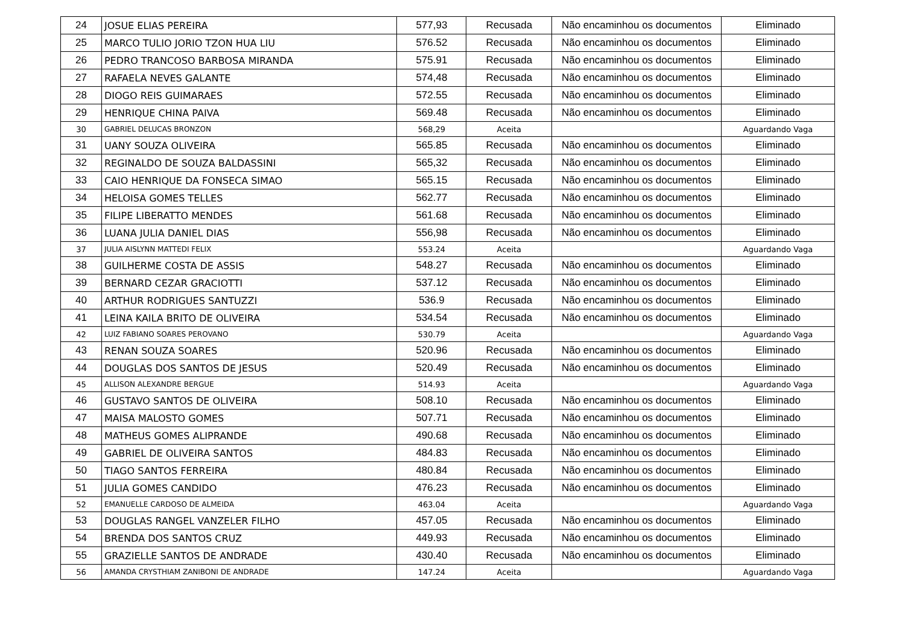| 24 | JOSUE ELIAS PEREIRA | 577,93 | Recusada | Não encaminhou os documentos | Eliminado |
| 25 | MARCO TULIO JORIO TZON HUA LIU | 576.52 | Recusada | Não encaminhou os documentos | Eliminado |
| 26 | PEDRO TRANCOSO BARBOSA MIRANDA | 575.91 | Recusada | Não encaminhou os documentos | Eliminado |
| 27 | RAFAELA NEVES GALANTE | 574,48 | Recusada | Não encaminhou os documentos | Eliminado |
| 28 | DIOGO REIS GUIMARAES | 572.55 | Recusada | Não encaminhou os documentos | Eliminado |
| 29 | HENRIQUE CHINA PAIVA | 569.48 | Recusada | Não encaminhou os documentos | Eliminado |
| 30 | GABRIEL DELUCAS BRONZON | 568,29 | Aceita | | Aguardando Vaga |
| 31 | UANY SOUZA OLIVEIRA | 565.85 | Recusada | Não encaminhou os documentos | Eliminado |
| 32 | REGINALDO DE SOUZA BALDASSINI | 565,32 | Recusada | Não encaminhou os documentos | Eliminado |
| 33 | CAIO HENRIQUE DA FONSECA SIMAO | 565.15 | Recusada | Não encaminhou os documentos | Eliminado |
| 34 | HELOISA GOMES TELLES | 562.77 | Recusada | Não encaminhou os documentos | Eliminado |
| 35 | FILIPE LIBERATTO MENDES | 561.68 | Recusada | Não encaminhou os documentos | Eliminado |
| 36 | LUANA JULIA DANIEL DIAS | 556,98 | Recusada | Não encaminhou os documentos | Eliminado |
| 37 | JULIA AISLYNN MATTEDI FELIX | 553.24 | Aceita | | Aguardando Vaga |
| 38 | GUILHERME COSTA DE ASSIS | 548.27 | Recusada | Não encaminhou os documentos | Eliminado |
| 39 | BERNARD CEZAR GRACIOTTI | 537.12 | Recusada | Não encaminhou os documentos | Eliminado |
| 40 | ARTHUR RODRIGUES SANTUZZI | 536.9 | Recusada | Não encaminhou os documentos | Eliminado |
| 41 | LEINA KAILA BRITO DE OLIVEIRA | 534.54 | Recusada | Não encaminhou os documentos | Eliminado |
| 42 | LUIZ FABIANO SOARES PEROVANO | 530.79 | Aceita | | Aguardando Vaga |
| 43 | RENAN SOUZA SOARES | 520.96 | Recusada | Não encaminhou os documentos | Eliminado |
| 44 | DOUGLAS DOS SANTOS DE JESUS | 520.49 | Recusada | Não encaminhou os documentos | Eliminado |
| 45 | ALLISON ALEXANDRE BERGUE | 514.93 | Aceita | | Aguardando Vaga |
| 46 | GUSTAVO SANTOS DE OLIVEIRA | 508.10 | Recusada | Não encaminhou os documentos | Eliminado |
| 47 | MAISA MALOSTO GOMES | 507.71 | Recusada | Não encaminhou os documentos | Eliminado |
| 48 | MATHEUS GOMES ALIPRANDE | 490.68 | Recusada | Não encaminhou os documentos | Eliminado |
| 49 | GABRIEL DE OLIVEIRA SANTOS | 484.83 | Recusada | Não encaminhou os documentos | Eliminado |
| 50 | TIAGO SANTOS FERREIRA | 480.84 | Recusada | Não encaminhou os documentos | Eliminado |
| 51 | JULIA GOMES CANDIDO | 476.23 | Recusada | Não encaminhou os documentos | Eliminado |
| 52 | EMANUELLE CARDOSO DE ALMEIDA | 463.04 | Aceita | | Aguardando Vaga |
| 53 | DOUGLAS RANGEL VANZELER FILHO | 457.05 | Recusada | Não encaminhou os documentos | Eliminado |
| 54 | BRENDA DOS SANTOS CRUZ | 449.93 | Recusada | Não encaminhou os documentos | Eliminado |
| 55 | GRAZIELLE SANTOS DE ANDRADE | 430.40 | Recusada | Não encaminhou os documentos | Eliminado |
| 56 | AMANDA CRYSTHIAM ZANIBONI DE ANDRADE | 147.24 | Aceita | | Aguardando Vaga |